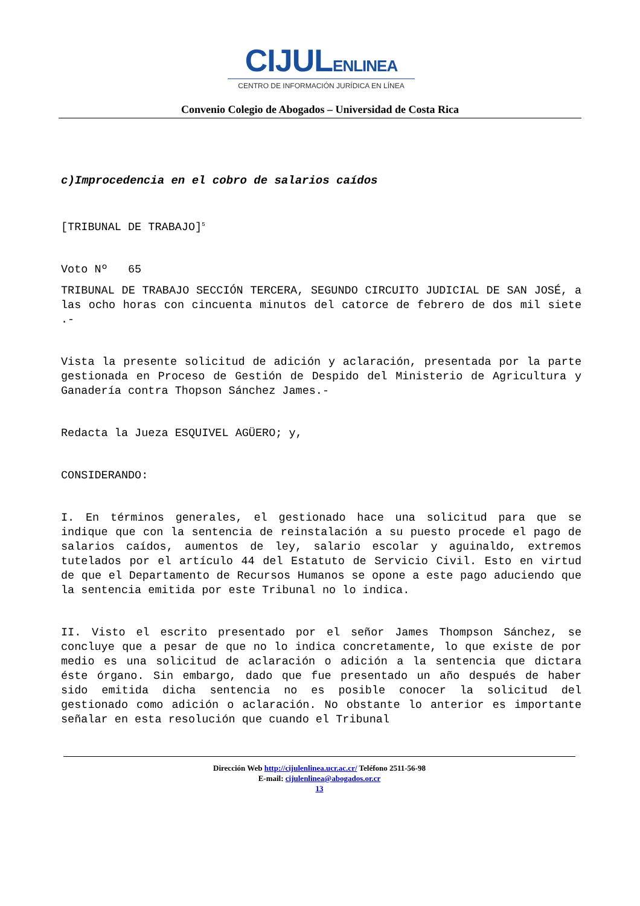CIJULENLINEA
CENTRO DE INFORMACIÓN JURÍDICA EN LÍNEA
Convenio Colegio de Abogados – Universidad de Costa Rica
c)Improcedencia en el cobro de salarios caídos
[TRIBUNAL DE TRABAJO]<sup>5</sup>
Voto Nº 65
TRIBUNAL DE TRABAJO SECCIÓN TERCERA, SEGUNDO CIRCUITO JUDICIAL DE SAN JOSÉ, a las ocho horas con cincuenta minutos del catorce de febrero de dos mil siete .-
Vista la presente solicitud de adición y aclaración, presentada por la parte gestionada en Proceso de Gestión de Despido del Ministerio de Agricultura y Ganadería contra Thopson Sánchez James.-
Redacta la Jueza ESQUIVEL AGÜERO; y,
CONSIDERANDO:
I. En términos generales, el gestionado hace una solicitud para que se indique que con la sentencia de reinstalación a su puesto procede el pago de salarios caídos, aumentos de ley, salario escolar y aguinaldo, extremos tutelados por el artículo 44 del Estatuto de Servicio Civil. Esto en virtud de que el Departamento de Recursos Humanos se opone a este pago aduciendo que la sentencia emitida por este Tribunal no lo indica.
II. Visto el escrito presentado por el señor James Thompson Sánchez, se concluye que a pesar de que no lo indica concretamente, lo que existe de por medio es una solicitud de aclaración o adición a la sentencia que dictara éste órgano. Sin embargo, dado que fue presentado un año después de haber sido emitida dicha sentencia no es posible conocer la solicitud del gestionado como adición o aclaración. No obstante lo anterior es importante señalar en esta resolución que cuando el Tribunal
Dirección Web http://cijulenlinea.ucr.ac.cr/ Teléfono 2511-56-98
E-mail: cijulenlinea@abogados.or.cr
13